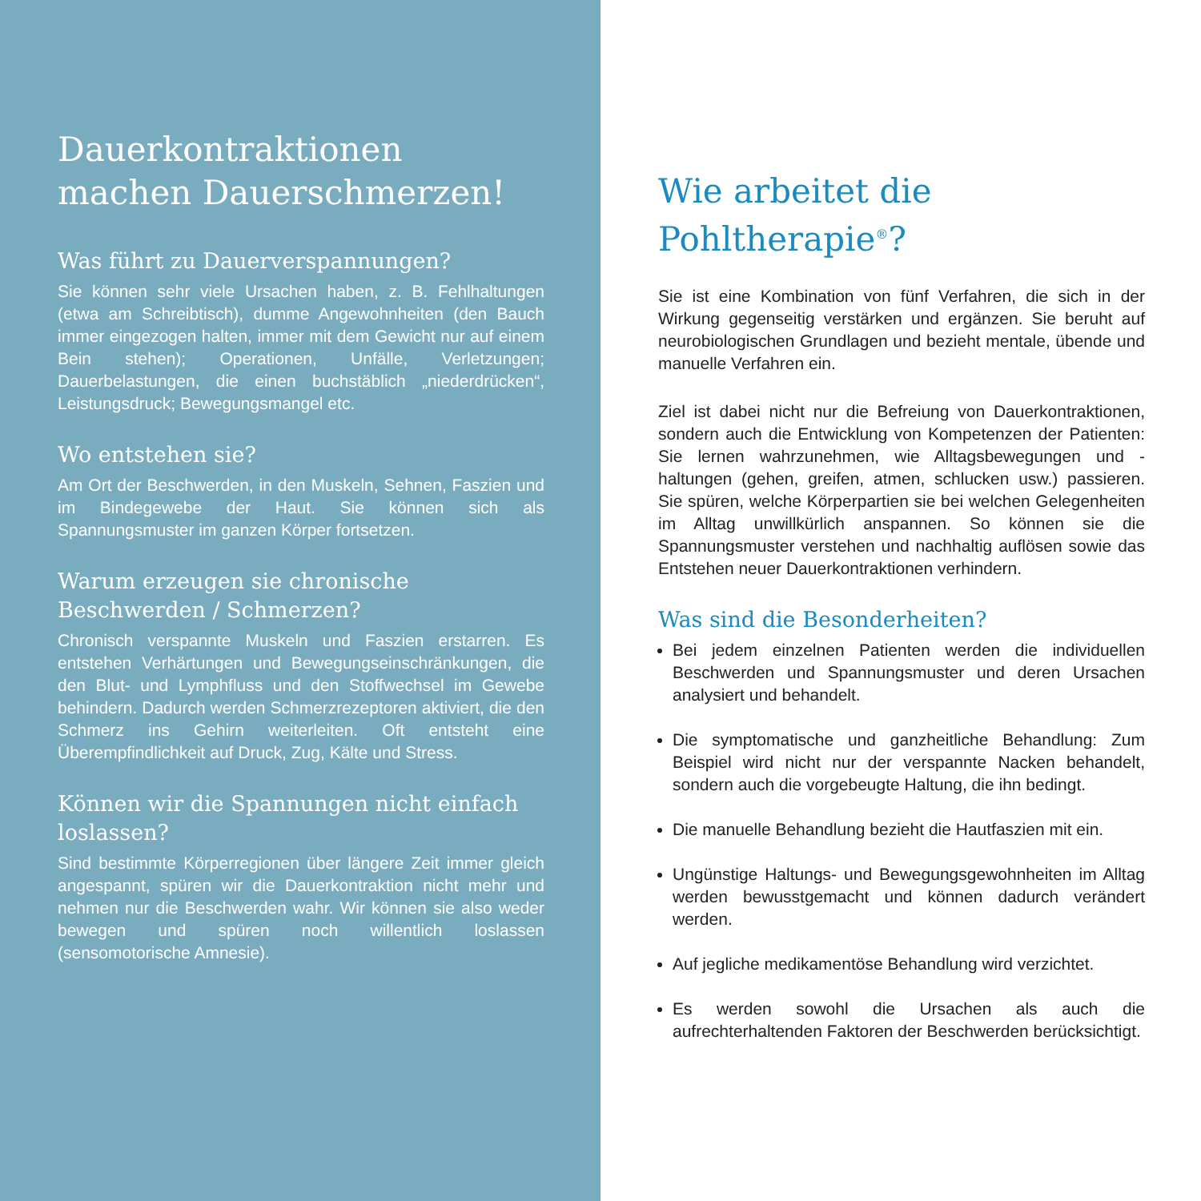Dauerkontraktionen machen Dauerschmerzen!
Was führt zu Dauerverspannungen?
Sie können sehr viele Ursachen haben, z. B. Fehlhaltungen (etwa am Schreibtisch), dumme Angewohnheiten (den Bauch immer eingezogen halten, immer mit dem Gewicht nur auf einem Bein stehen); Operationen, Unfälle, Verletzungen; Dauerbelastungen, die einen buchstäblich „niederdrücken“, Leistungsdruck; Bewegungsmangel etc.
Wo entstehen sie?
Am Ort der Beschwerden, in den Muskeln, Sehnen, Faszien und im Bindegewebe der Haut. Sie können sich als Spannungsmuster im ganzen Körper fortsetzen.
Warum erzeugen sie chronische Beschwerden / Schmerzen?
Chronisch verspannte Muskeln und Faszien erstarren. Es entstehen Verhärtungen und Bewegungseinschränkungen, die den Blut- und Lymphfluss und den Stoffwechsel im Gewebe behindern. Dadurch werden Schmerzrezeptoren aktiviert, die den Schmerz ins Gehirn weiterleiten. Oft entsteht eine Überempfindlichkeit auf Druck, Zug, Kälte und Stress.
Können wir die Spannungen nicht einfach loslassen?
Sind bestimmte Körperregionen über längere Zeit immer gleich angespannt, spüren wir die Dauerkontraktion nicht mehr und nehmen nur die Beschwerden wahr. Wir können sie also weder bewegen und spüren noch willentlich loslassen (sensomotorische Amnesie).
Wie arbeitet die Pohltherapie<sup>®</sup>?
Sie ist eine Kombination von fünf Verfahren, die sich in der Wirkung gegenseitig verstärken und ergänzen. Sie beruht auf neurobiologischen Grundlagen und bezieht mentale, übende und manuelle Verfahren ein.
Ziel ist dabei nicht nur die Befreiung von Dauerkontraktionen, sondern auch die Entwicklung von Kompetenzen der Patienten: Sie lernen wahrzunehmen, wie Alltagsbewegungen und -haltungen (gehen, greifen, atmen, schlucken usw.) passieren. Sie spüren, welche Körperpartien sie bei welchen Gelegenheiten im Alltag unwillkürlich anspannen. So können sie die Spannungsmuster verstehen und nachhaltig auflösen sowie das Entstehen neuer Dauerkontraktionen verhindern.
Was sind die Besonderheiten?
Bei jedem einzelnen Patienten werden die individuellen Beschwerden und Spannungsmuster und deren Ursachen analysiert und behandelt.
Die symptomatische und ganzheitliche Behandlung: Zum Beispiel wird nicht nur der verspannte Nacken behandelt, sondern auch die vorgebeugte Haltung, die ihn bedingt.
Die manuelle Behandlung bezieht die Hautfaszien mit ein.
Ungünstige Haltungs- und Bewegungsgewohnheiten im Alltag werden bewusstgemacht und können dadurch verändert werden.
Auf jegliche medikamentöse Behandlung wird verzichtet.
Es werden sowohl die Ursachen als auch die aufrechterhaltenden Faktoren der Beschwerden berücksichtigt.